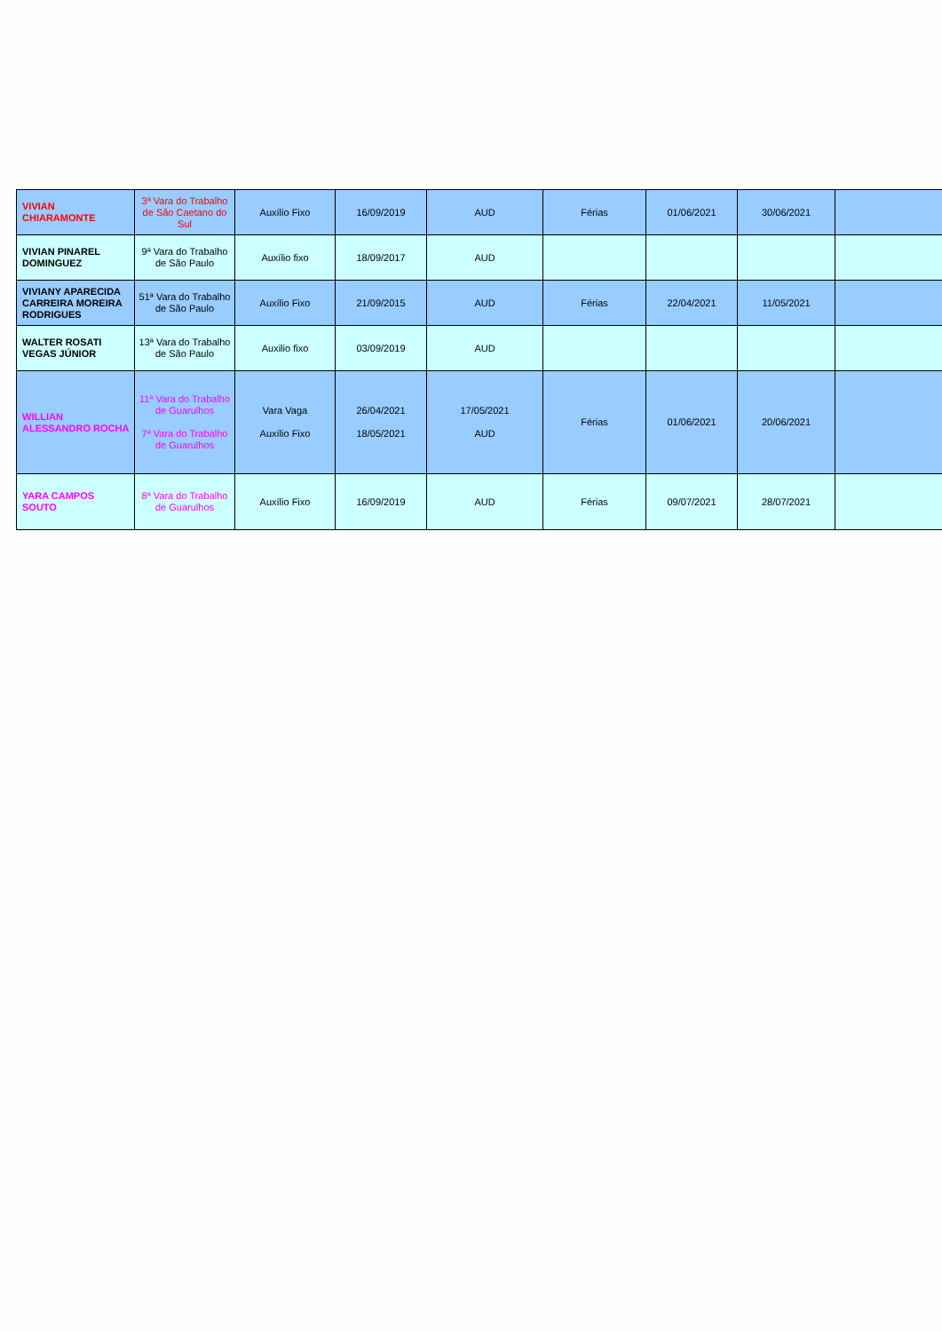| VIVIAN CHIARAMONTE | 3ª Vara do Trabalho de São Caetano do Sul | Auxílio Fixo | 16/09/2019 | AUD | Férias | 01/06/2021 | 30/06/2021 | |
| VIVIAN PINAREL DOMINGUEZ | 9ª Vara do Trabalho de São Paulo | Auxílio fixo | 18/09/2017 | AUD | | | | |
| VIVIANY APARECIDA CARREIRA MOREIRA RODRIGUES | 51ª Vara do Trabalho de São Paulo | Auxílio Fixo | 21/09/2015 | AUD | Férias | 22/04/2021 | 11/05/2021 | |
| WALTER ROSATI VEGAS JÚNIOR | 13ª Vara do Trabalho de São Paulo | Auxilio fixo | 03/09/2019 | AUD | | | | |
| WILLIAN ALESSANDRO ROCHA | 11ª Vara do Trabalho de Guarulhos 7ª Vara do Trabalho de Guarulhos | Vara Vaga Auxílio Fixo | 26/04/2021 18/05/2021 | 17/05/2021 AUD | Férias | 01/06/2021 | 20/06/2021 | |
| YARA CAMPOS SOUTO | 8ª Vara do Trabalho de Guarulhos | Auxílio Fixo | 16/09/2019 | AUD | Férias | 09/07/2021 | 28/07/2021 | |